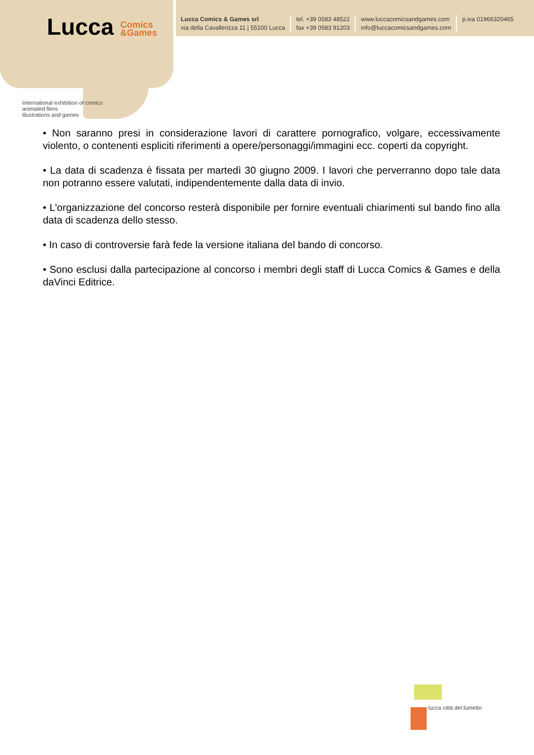Lucca Comics
&Games
Lucca Comics & Games srl
via della Cavallerizza 11 | 55100 Lucca
tel. +39 0583 48522
fax +39 0583 91203
www.luccacomicsandgames.com
info@luccacomicsandgames.com
p.iva 01966320465
International exhibition of comics
animated films
illustrations and games
• Non saranno presi in considerazione lavori di carattere pornografico, volgare, eccessivamente violento, o contenenti espliciti riferimenti a opere/personaggi/immagini ecc. coperti da copyright.
• La data di scadenza è fissata per martedì 30 giugno 2009. I lavori che perverranno dopo tale data non potranno essere valutati, indipendentemente dalla data di invio.
• L'organizzazione del concorso resterà disponibile per fornire eventuali chiarimenti sul bando fino alla data di scadenza dello stesso.
• In caso di controversie farà fede la versione italiana del bando di concorso.
• Sono esclusi dalla partecipazione al concorso i membri degli staff di Lucca Comics & Games e della daVinci Editrice.
lucca città del fumetto